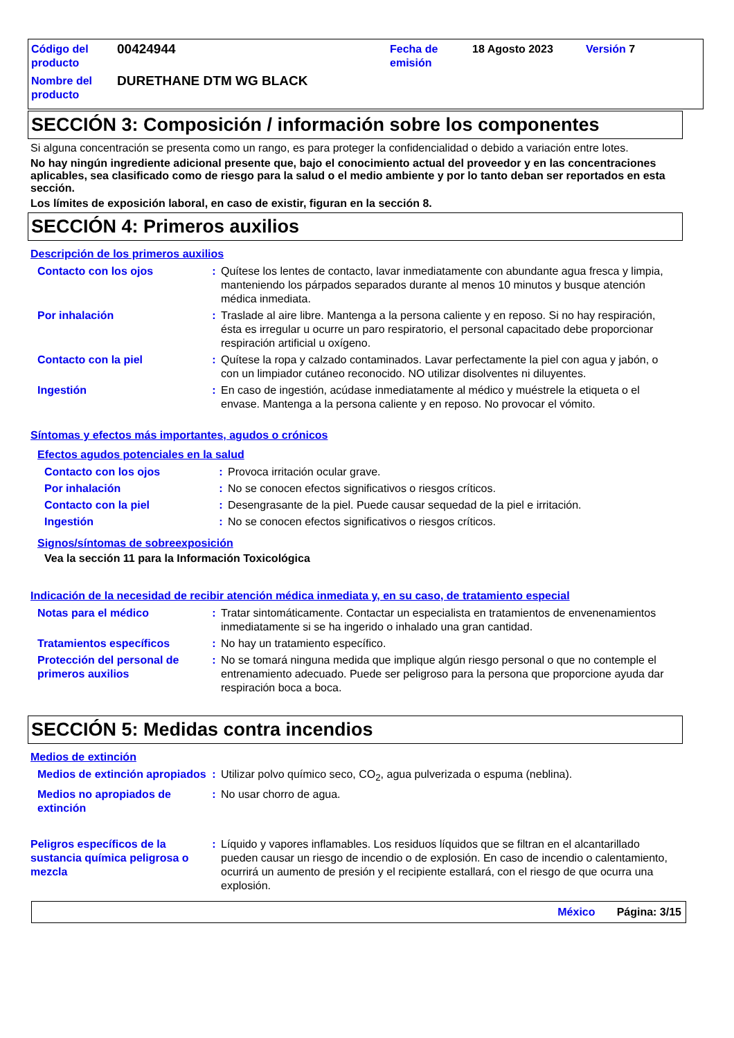| Código del producto | 00424944 | Fecha de emisión | 18 Agosto 2023 | Versión 7 |
| Nombre del producto | DURETHANE DTM WG BLACK | | | |
SECCIÓN 3: Composición / información sobre los componentes
Si alguna concentración se presenta como un rango, es para proteger la confidencialidad o debido a variación entre lotes.
No hay ningún ingrediente adicional presente que, bajo el conocimiento actual del proveedor y en las concentraciones aplicables, sea clasificado como de riesgo para la salud o el medio ambiente y por lo tanto deban ser reportados en esta sección.
Los límites de exposición laboral, en caso de existir, figuran en la sección 8.
SECCIÓN 4: Primeros auxilios
Descripción de los primeros auxilios
| Contacto con los ojos | : | Quítese los lentes de contacto, lavar inmediatamente con abundante agua fresca y limpia, manteniendo los párpados separados durante al menos 10 minutos y busque atención médica inmediata. |
| Por inhalación | : | Traslade al aire libre. Mantenga a la persona caliente y en reposo. Si no hay respiración, ésta es irregular u ocurre un paro respiratorio, el personal capacitado debe proporcionar respiración artificial u oxígeno. |
| Contacto con la piel | : | Quítese la ropa y calzado contaminados. Lavar perfectamente la piel con agua y jabón, o con un limpiador cutáneo reconocido. NO utilizar disolventes ni diluyentes. |
| Ingestión | : | En caso de ingestión, acúdase inmediatamente al médico y muéstrele la etiqueta o el envase. Mantenga a la persona caliente y en reposo. No provocar el vómito. |
Síntomas y efectos más importantes, agudos o crónicos
Efectos agudos potenciales en la salud
| Contacto con los ojos | : | Provoca irritación ocular grave. |
| Por inhalación | : | No se conocen efectos significativos o riesgos críticos. |
| Contacto con la piel | : | Desengrasante de la piel. Puede causar sequedad de la piel e irritación. |
| Ingestión | : | No se conocen efectos significativos o riesgos críticos. |
Signos/síntomas de sobreexposición
Vea la sección 11 para la Información Toxicológica
Indicación de la necesidad de recibir atención médica inmediata y, en su caso, de tratamiento especial
| Notas para el médico | : | Tratar sintomáticamente. Contactar un especialista en tratamientos de envenenamientos inmediatamente si se ha ingerido o inhalado una gran cantidad. |
| Tratamientos específicos | : | No hay un tratamiento específico. |
| Protección del personal de primeros auxilios | : | No se tomará ninguna medida que implique algún riesgo personal o que no contemple el entrenamiento adecuado. Puede ser peligroso para la persona que proporcione ayuda dar respiración boca a boca. |
SECCIÓN 5: Medidas contra incendios
Medios de extinción
| Medios de extinción apropiados | : | Utilizar polvo químico seco, CO<sub>2</sub>, agua pulverizada o espuma (neblina). |
| Medios no apropiados de extinción | : | No usar chorro de agua. |
| Peligros específicos de la sustancia química peligrosa o mezcla | : | Líquido y vapores inflamables. Los residuos líquidos que se filtran en el alcantarillado pueden causar un riesgo de incendio o de explosión. En caso de incendio o calentamiento, ocurrirá un aumento de presión y el recipiente estallará, con el riesgo de que ocurra una explosión. |
México Página: 3/15